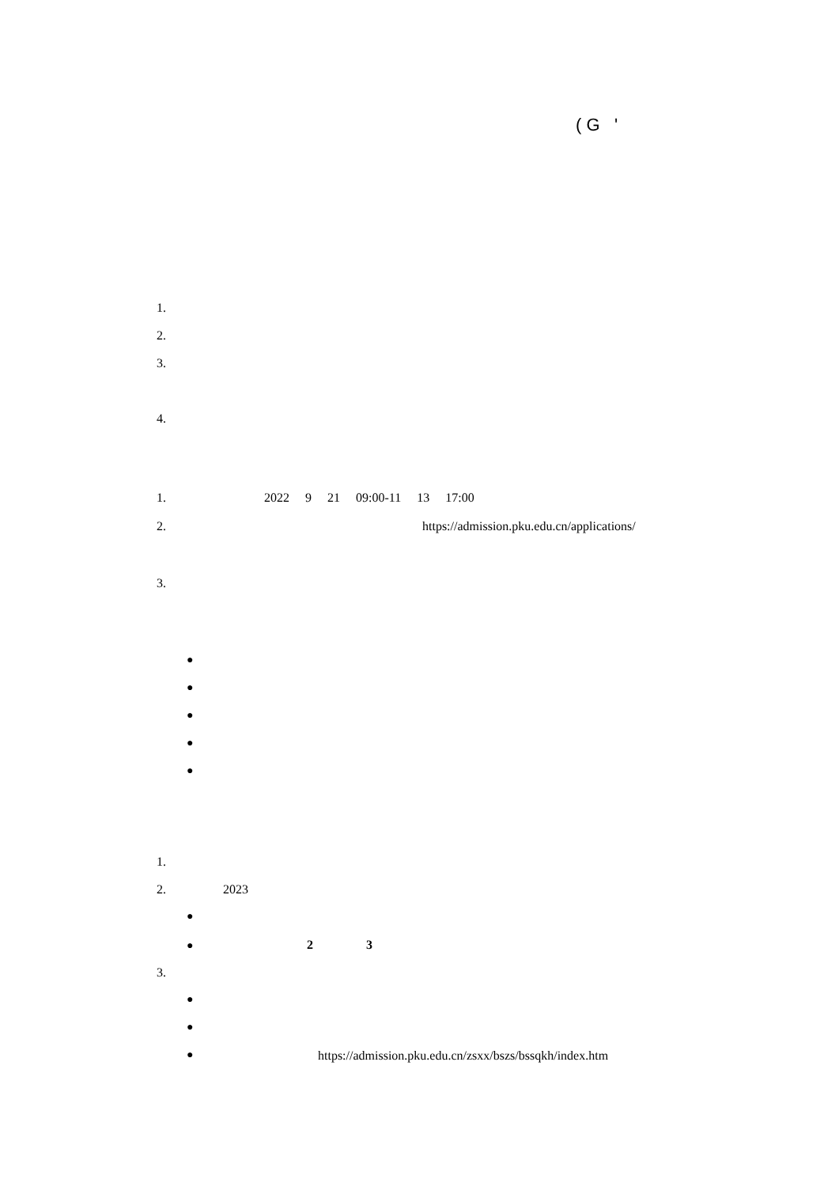( G '
1.
2.
3.
4.
1. 2022 9 21 09:00-11 13 17:00
2.
https://admission.pku.edu.cn/applications/
3.
●
●
●
●
●
1.
2. 2023
●
●
2
3
3.
●
●
●
https://admission.pku.edu.cn/zsxx/bszs/bssqkh/index.htm